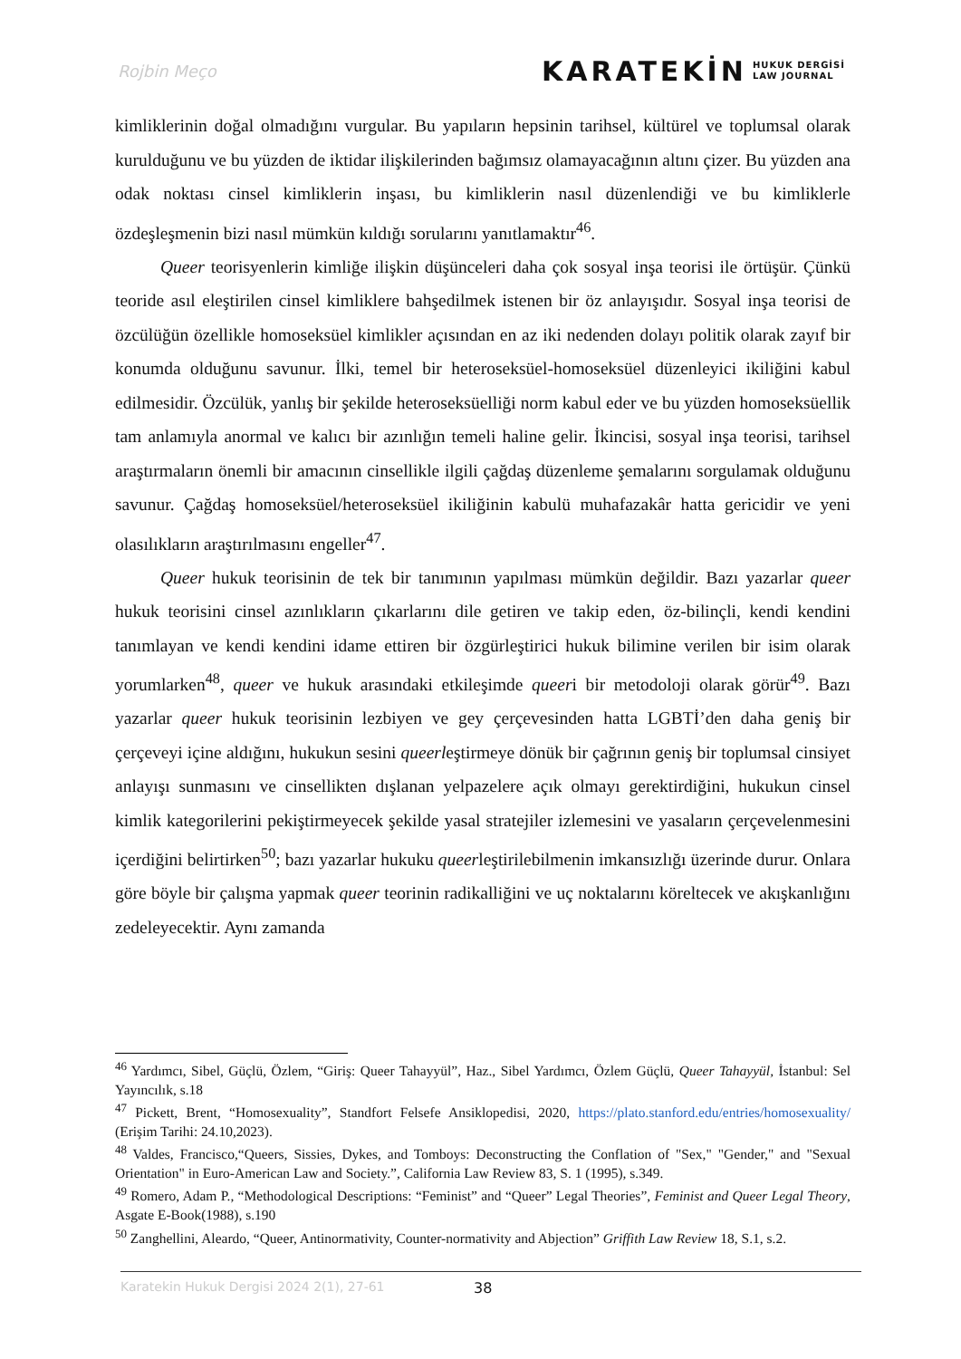Rojbin Meço
KARATEKİN HUKUK DERGİSİ
LAW JOURNAL
kimliklerinin doğal olmadığını vurgular. Bu yapıların hepsinin tarihsel, kültürel ve toplumsal olarak kurulduğunu ve bu yüzden de iktidar ilişkilerinden bağımsız olamayacağının altını çizer. Bu yüzden ana odak noktası cinsel kimliklerin inşası, bu kimliklerin nasıl düzenlendiği ve bu kimliklerle özdeşleşmenin bizi nasıl mümkün kıldığı sorularını yanıtlamaktır<sup>46</sup>.
Queer teorisyenlerin kimliğe ilişkin düşünceleri daha çok sosyal inşa teorisi ile örtüşür. Çünkü teoride asıl eleştirilen cinsel kimliklere bahşedilmek istenen bir öz anlayışıdır. Sosyal inşa teorisi de özcülüğün özellikle homoseksüel kimlikler açısından en az iki nedenden dolayı politik olarak zayıf bir konumda olduğunu savunur. İlki, temel bir heteroseksüel-homoseksüel düzenleyici ikiliğini kabul edilmesidir. Özcülük, yanlış bir şekilde heteroseksüelliği norm kabul eder ve bu yüzden homoseksüellik tam anlamıyla anormal ve kalıcı bir azınlığın temeli haline gelir. İkincisi, sosyal inşa teorisi, tarihsel araştırmaların önemli bir amacının cinsellikle ilgili çağdaş düzenleme şemalarını sorgulamak olduğunu savunur. Çağdaş homoseksüel/heteroseksüel ikiliğinin kabulü muhafazakâr hatta gericidir ve yeni olasılıkların araştırılmasını engeller<sup>47</sup>.
Queer hukuk teorisinin de tek bir tanımının yapılması mümkün değildir. Bazı yazarlar queer hukuk teorisini cinsel azınlıkların çıkarlarını dile getiren ve takip eden, öz-bilinçli, kendi kendini tanımlayan ve kendi kendini idame ettiren bir özgürleştirici hukuk bilimine verilen bir isim olarak yorumlarken<sup>48</sup>, queer ve hukuk arasındaki etkileşimde queeri bir metodoloji olarak görür<sup>49</sup>. Bazı yazarlar queer hukuk teorisinin lezbiyen ve gey çerçevesinden hatta LGBTİ’den daha geniş bir çerçeveyi içine aldığını, hukukun sesini queerleştirmeye dönük bir çağrının geniş bir toplumsal cinsiyet anlayışı sunmasını ve cinsellikten dışlanan yelpazelere açık olmayı gerektirdiğini, hukukun cinsel kimlik kategorilerini pekiştirmeyecek şekilde yasal stratejiler izlemesini ve yasaların çerçevelenmesini içerdiğini belirtirken<sup>50</sup>; bazı yazarlar hukuku queerleştirilebilmenin imkansızlığı üzerinde durur. Onlara göre böyle bir çalışma yapmak queer teorinin radikalliğini ve uç noktalarını köreltecek ve akışkanlığını zedeleyecektir. Aynı zamanda
<sup>46</sup> Yardımcı, Sibel, Güçlü, Özlem, “Giriş: Queer Tahayyül”, Haz., Sibel Yardımcı, Özlem Güçlü, Queer Tahayyül, İstanbul: Sel Yayıncılık, s.18
<sup>47</sup> Pickett, Brent, “Homosexuality”, Standfort Felsefe Ansiklopedisi, 2020, https://plato.stanford.edu/entries/homosexuality/ (Erişim Tarihi: 24.10,2023).
<sup>48</sup> Valdes, Francisco,“Queers, Sissies, Dykes, and Tomboys: Deconstructing the Conflation of "Sex," "Gender," and "Sexual Orientation" in Euro-American Law and Society.”, California Law Review 83, S. 1 (1995), s.349.
<sup>49</sup> Romero, Adam P., “Methodological Descriptions: “Feminist” and “Queer” Legal Theories”, Feminist and Queer Legal Theory, Asgate E-Book(1988), s.190
<sup>50</sup> Zanghellini, Aleardo, “Queer, Antinormativity, Counter-normativity and Abjection” Griffith Law Review 18, S.1, s.2.
Karatekin Hukuk Dergisi 2024 2(1), 27-61 38